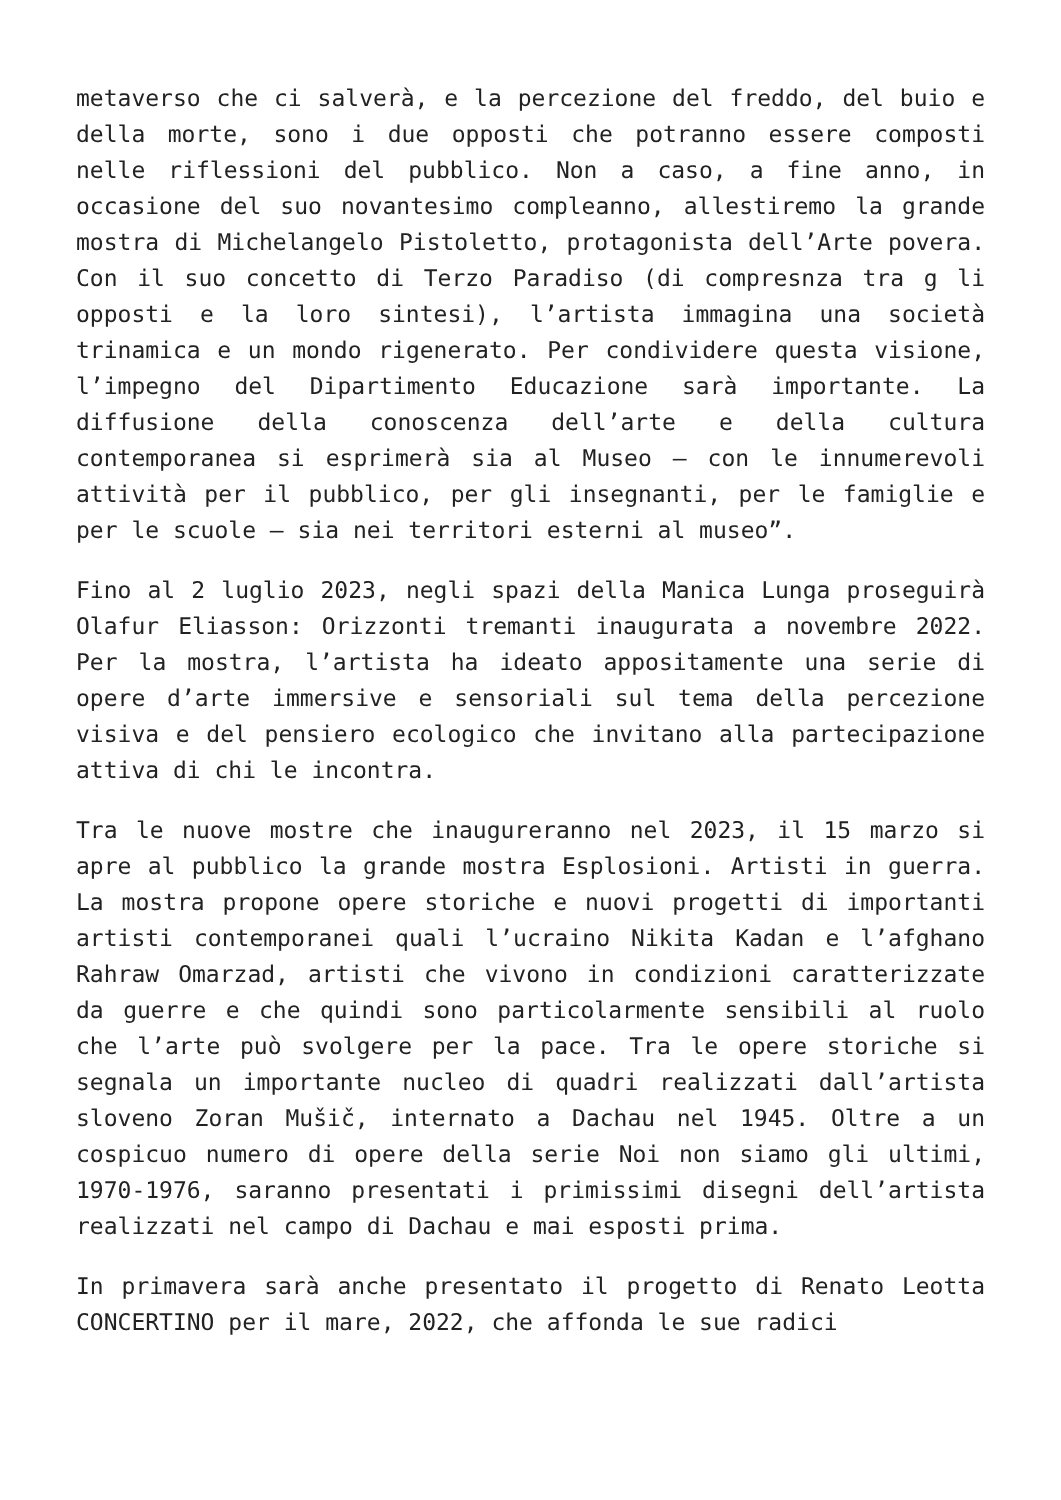metaverso che ci salverà, e la percezione del freddo, del buio e della morte, sono i due opposti che potranno essere composti nelle riflessioni del pubblico. Non a caso, a fine anno, in occasione del suo novantesimo compleanno, allestiremo la grande mostra di Michelangelo Pistoletto, protagonista dell’Arte povera. Con il suo concetto di Terzo Paradiso (di compresnza tra g li opposti e la loro sintesi), l’artista immagina una società trinamica e un mondo rigenerato. Per condividere questa visione, l’impegno del Dipartimento Educazione sarà importante. La diffusione della conoscenza dell’arte e della cultura contemporanea si esprimerà sia al Museo – con le innumerevoli attività per il pubblico, per gli insegnanti, per le famiglie e per le scuole – sia nei territori esterni al museo”.
Fino al 2 luglio 2023, negli spazi della Manica Lunga proseguirà Olafur Eliasson: Orizzonti tremanti inaugurata a novembre 2022. Per la mostra, l’artista ha ideato appositamente una serie di opere d’arte immersive e sensoriali sul tema della percezione visiva e del pensiero ecologico che invitano alla partecipazione attiva di chi le incontra.
Tra le nuove mostre che inaugureranno nel 2023, il 15 marzo si apre al pubblico la grande mostra Esplosioni. Artisti in guerra. La mostra propone opere storiche e nuovi progetti di importanti artisti contemporanei quali l’ucraino Nikita Kadan e l’afghano Rahraw Omarzad, artisti che vivono in condizioni caratterizzate da guerre e che quindi sono particolarmente sensibili al ruolo che l’arte può svolgere per la pace. Tra le opere storiche si segnala un importante nucleo di quadri realizzati dall’artista sloveno Zoran Mušič, internato a Dachau nel 1945. Oltre a un cospicuo numero di opere della serie Noi non siamo gli ultimi, 1970-1976, saranno presentati i primissimi disegni dell’artista realizzati nel campo di Dachau e mai esposti prima.
In primavera sarà anche presentato il progetto di Renato Leotta CONCERTINO per il mare, 2022, che affonda le sue radici